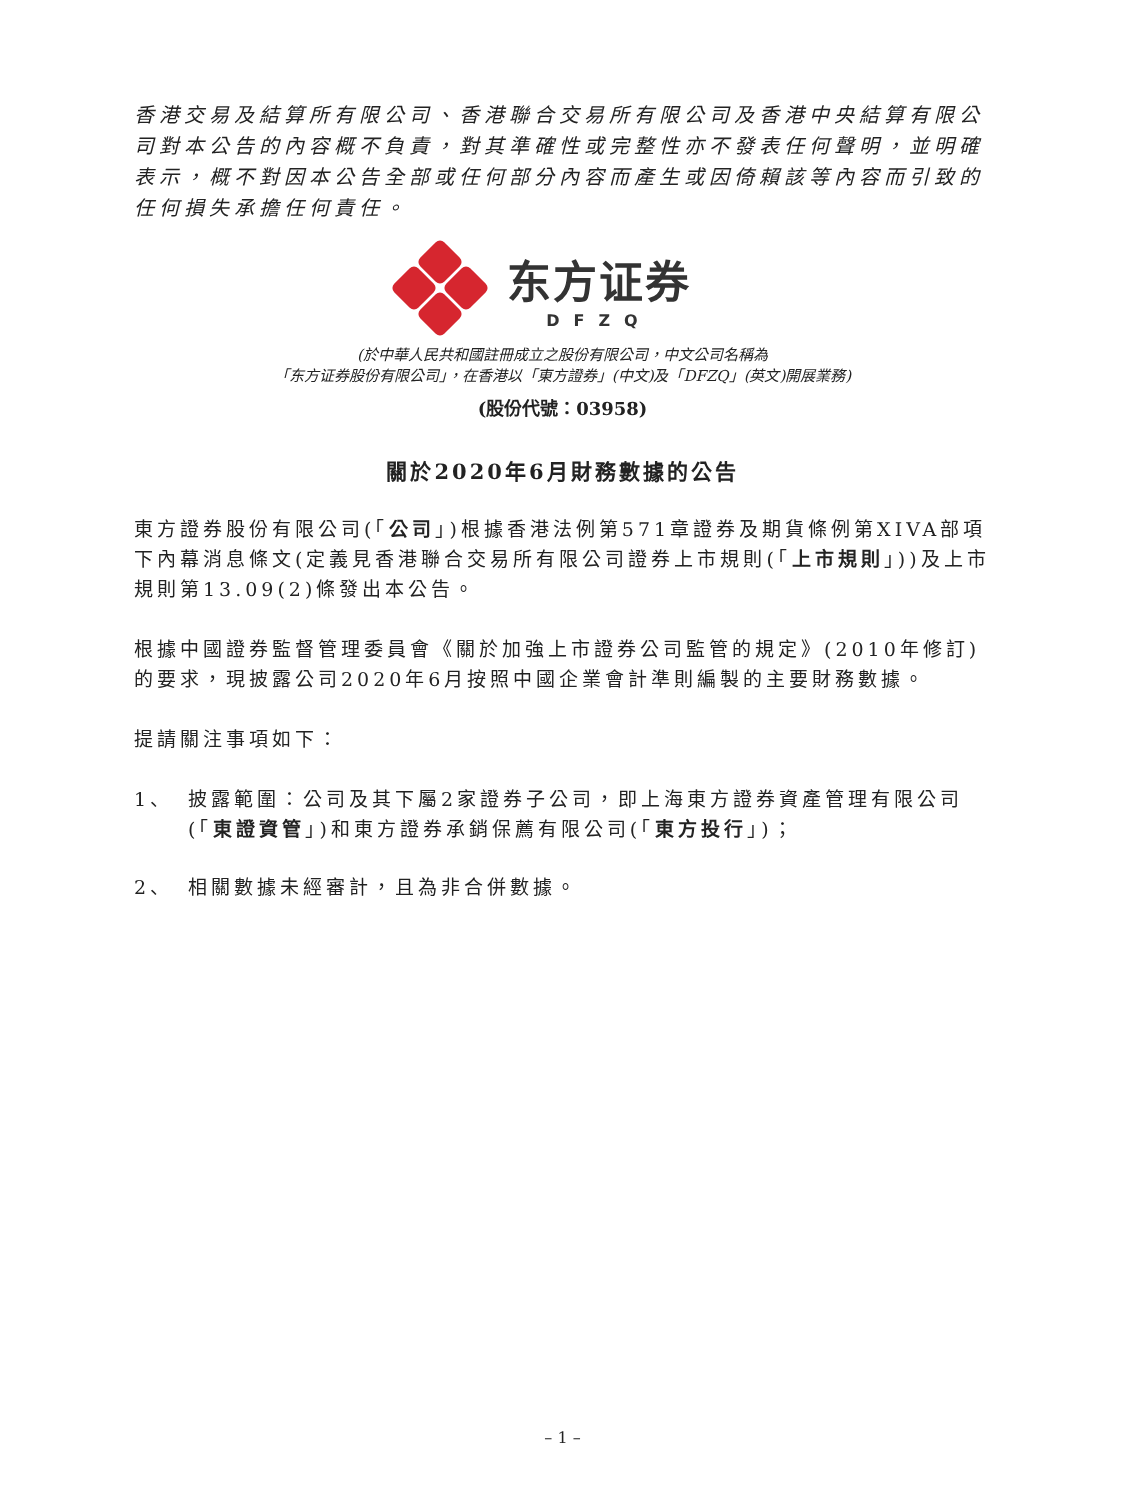香港交易及結算所有限公司、香港聯合交易所有限公司及香港中央結算有限公司對本公告的內容概不負責，對其準確性或完整性亦不發表任何聲明，並明確表示，概不對因本公告全部或任何部分內容而產生或因倚賴該等內容而引致的任何損失承擔任何責任。
东方证券
DFZQ
(於中華人民共和國註冊成立之股份有限公司，中文公司名稱為
「东方证券股份有限公司」，在香港以「東方證券」(中文)及「DFZQ」(英文)開展業務)
(股份代號：03958)
關於2020年6月財務數據的公告
東方證券股份有限公司(「公司」)根據香港法例第571章證券及期貨條例第XIVA部項下內幕消息條文(定義見香港聯合交易所有限公司證券上市規則(「上市規則」))及上市規則第13.09(2)條發出本公告。
根據中國證券監督管理委員會《關於加強上市證券公司監管的規定》(2010年修訂)的要求，現披露公司2020年6月按照中國企業會計準則編製的主要財務數據。
提請關注事項如下：
1、 披露範圍：公司及其下屬2家證券子公司，即上海東方證券資產管理有限公司(「東證資管」)和東方證券承銷保薦有限公司(「東方投行」)；
2、 相關數據未經審計，且為非合併數據。
– 1 –